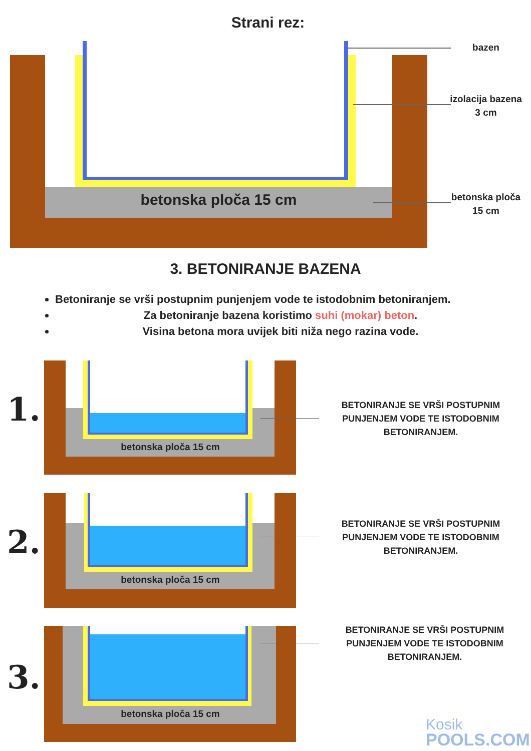Strani rez:
betonska ploča 15 cm
bazen
izolacija bazena 3 cm
betonska ploča 15 cm
3. BETONIRANJE BAZENA
Betoniranje se vrši postupnim punjenjem vode te istodobnim betoniranjem.
Za betoniranje bazena koristimo suhi (mokar) beton.
Visina betona mora uvijek biti niža nego razina vode.
betonska ploča 15 cm
1.
BETONIRANJE SE VRŠI POSTUPNIM PUNJENJEM VODE TE ISTODOBNIM BETONIRANJEM.
betonska ploča 15 cm
2.
BETONIRANJE SE VRŠI POSTUPNIM PUNJENJEM VODE TE ISTODOBNIM BETONIRANJEM.
betonska ploča 15 cm
3.
BETONIRANJE SE VRŠI POSTUPNIM PUNJENJEM VODE TE ISTODOBNIM BETONIRANJEM.
Kosik
POOLS.COM